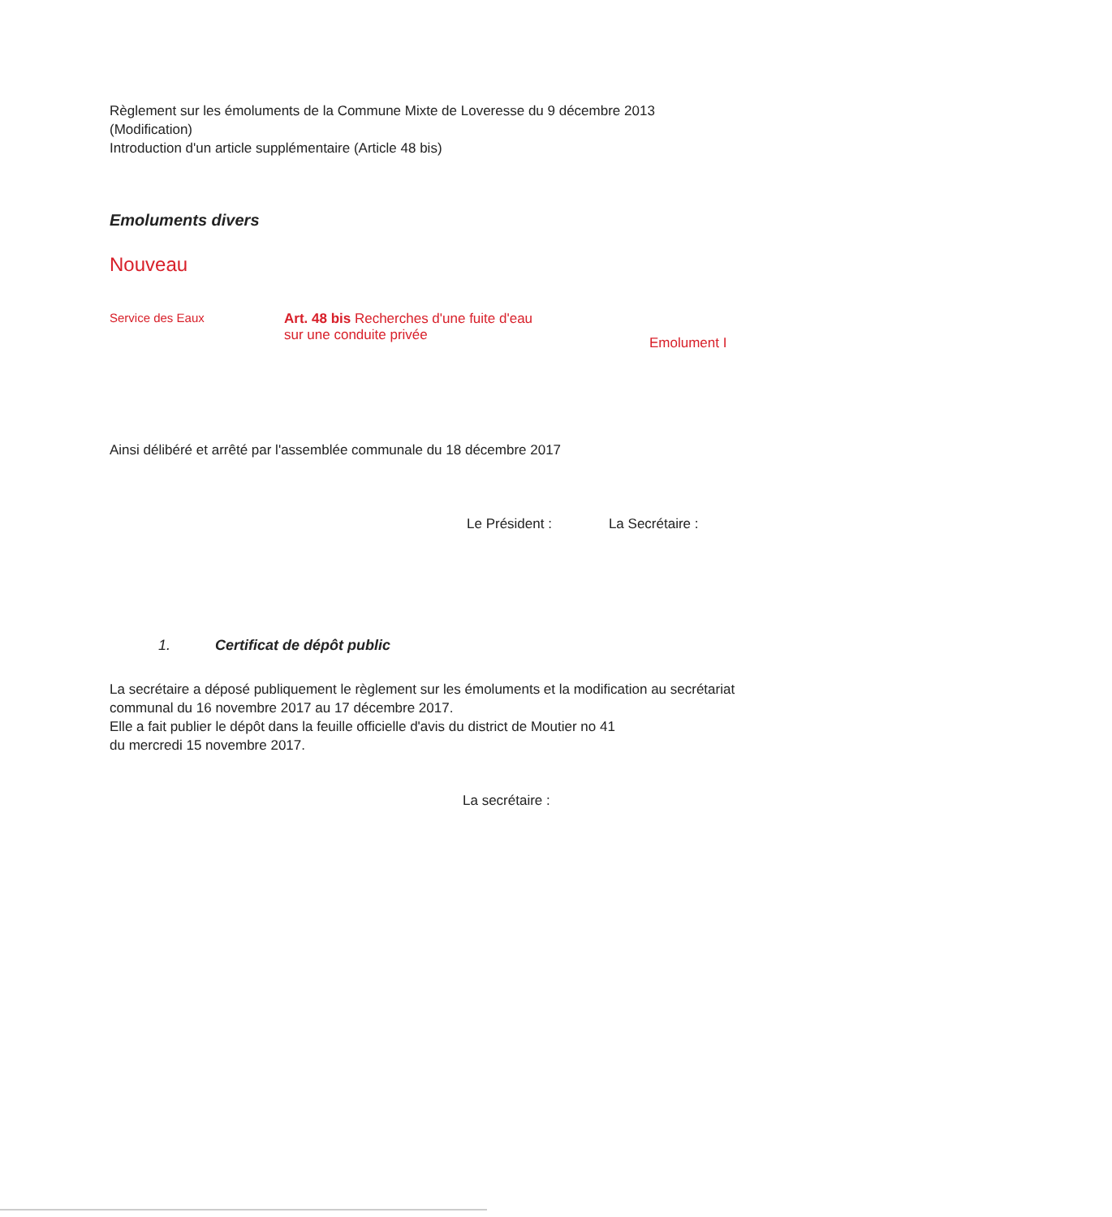Règlement sur les émoluments de la Commune Mixte de Loveresse du 9 décembre 2013
(Modification)
Introduction d'un article supplémentaire (Article 48 bis)
Emoluments divers
Nouveau
Service des Eaux Art. 48 bis Recherches d'une fuite d'eau
sur une conduite privée
Emolument I
Ainsi délibéré et arrêté par l'assemblée communale du 18 décembre 2017
Le Président : La Secrétaire :
1. Certificat de dépôt public
La secrétaire a déposé publiquement le règlement sur les émoluments et la modification au secrétariat communal du 16 novembre 2017 au 17 décembre 2017.
Elle a fait publier le dépôt dans la feuille officielle d'avis du district de Moutier no 41
du mercredi 15 novembre 2017.
La secrétaire :